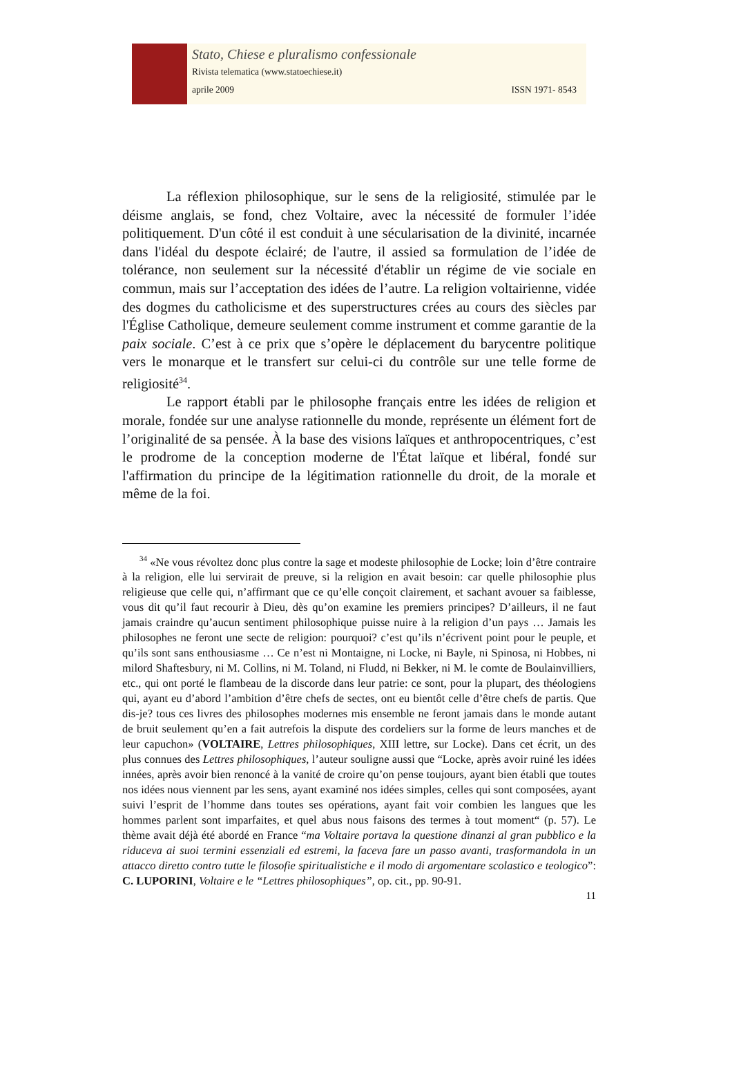Stato, Chiese e pluralismo confessionale
Rivista telematica (www.statoechiese.it)
aprile 2009 ISSN 1971- 8543
La réflexion philosophique, sur le sens de la religiosité, stimulée par le déisme anglais, se fond, chez Voltaire, avec la nécessité de formuler l’idée politiquement. D'un côté il est conduit à une sécularisation de la divinité, incarnée dans l'idéal du despote éclairé; de l'autre, il assied sa formulation de l’idée de tolérance, non seulement sur la nécessité d'établir un régime de vie sociale en commun, mais sur l’acceptation des idées de l’autre. La religion voltairienne, vidée des dogmes du catholicisme et des superstructures crées au cours des siècles par l'Église Catholique, demeure seulement comme instrument et comme garantie de la paix sociale. C’est à ce prix que s’opère le déplacement du barycentre politique vers le monarque et le transfert sur celui-ci du contrôle sur une telle forme de religiosité<sup>34</sup>.
Le rapport établi par le philosophe français entre les idées de religion et morale, fondée sur une analyse rationnelle du monde, représente un élément fort de l’originalité de sa pensée. À la base des visions laïques et anthropocentriques, c’est le prodrome de la conception moderne de l'État laïque et libéral, fondé sur l'affirmation du principe de la légitimation rationnelle du droit, de la morale et même de la foi.
<sup>34</sup> «Ne vous révoltez donc plus contre la sage et modeste philosophie de Locke; loin d’être contraire à la religion, elle lui servirait de preuve, si la religion en avait besoin: car quelle philosophie plus religieuse que celle qui, n’affirmant que ce qu’elle conçoit clairement, et sachant avouer sa faiblesse, vous dit qu’il faut recourir à Dieu, dès qu’on examine les premiers principes? D’ailleurs, il ne faut jamais craindre qu’aucun sentiment philosophique puisse nuire à la religion d’un pays … Jamais les philosophes ne feront une secte de religion: pourquoi? c’est qu’ils n’écrivent point pour le peuple, et qu’ils sont sans enthousiasme … Ce n’est ni Montaigne, ni Locke, ni Bayle, ni Spinosa, ni Hobbes, ni milord Shaftesbury, ni M. Collins, ni M. Toland, ni Fludd, ni Bekker, ni M. le comte de Boulainvilliers, etc., qui ont porté le flambeau de la discorde dans leur patrie: ce sont, pour la plupart, des théologiens qui, ayant eu d’abord l’ambition d’être chefs de sectes, ont eu bientôt celle d’être chefs de partis. Que dis-je? tous ces livres des philosophes modernes mis ensemble ne feront jamais dans le monde autant de bruit seulement qu’en a fait autrefois la dispute des cordeliers sur la forme de leurs manches et de leur capuchon» (VOLTAIRE, Lettres philosophiques, XIII lettre, sur Locke). Dans cet écrit, un des plus connues des Lettres philosophiques, l’auteur souligne aussi que “Locke, après avoir ruiné les idées innées, après avoir bien renoncé à la vanité de croire qu’on pense toujours, ayant bien établi que toutes nos idées nous viennent par les sens, ayant examiné nos idées simples, celles qui sont composées, ayant suivi l’esprit de l’homme dans toutes ses opérations, ayant fait voir combien les langues que les hommes parlent sont imparfaites, et quel abus nous faisons des termes à tout moment“ (p. 57). Le thème avait déjà été abordé en France “ma Voltaire portava la questione dinanzi al gran pubblico e la riduceva ai suoi termini essenziali ed estremi, la faceva fare un passo avanti, trasformandola in un attacco diretto contro tutte le filosofie spiritualistiche e il modo di argomentare scolastico e teologico”: C. LUPORINI, Voltaire e le “Lettres philosophiques”, op. cit., pp. 90-91.
11